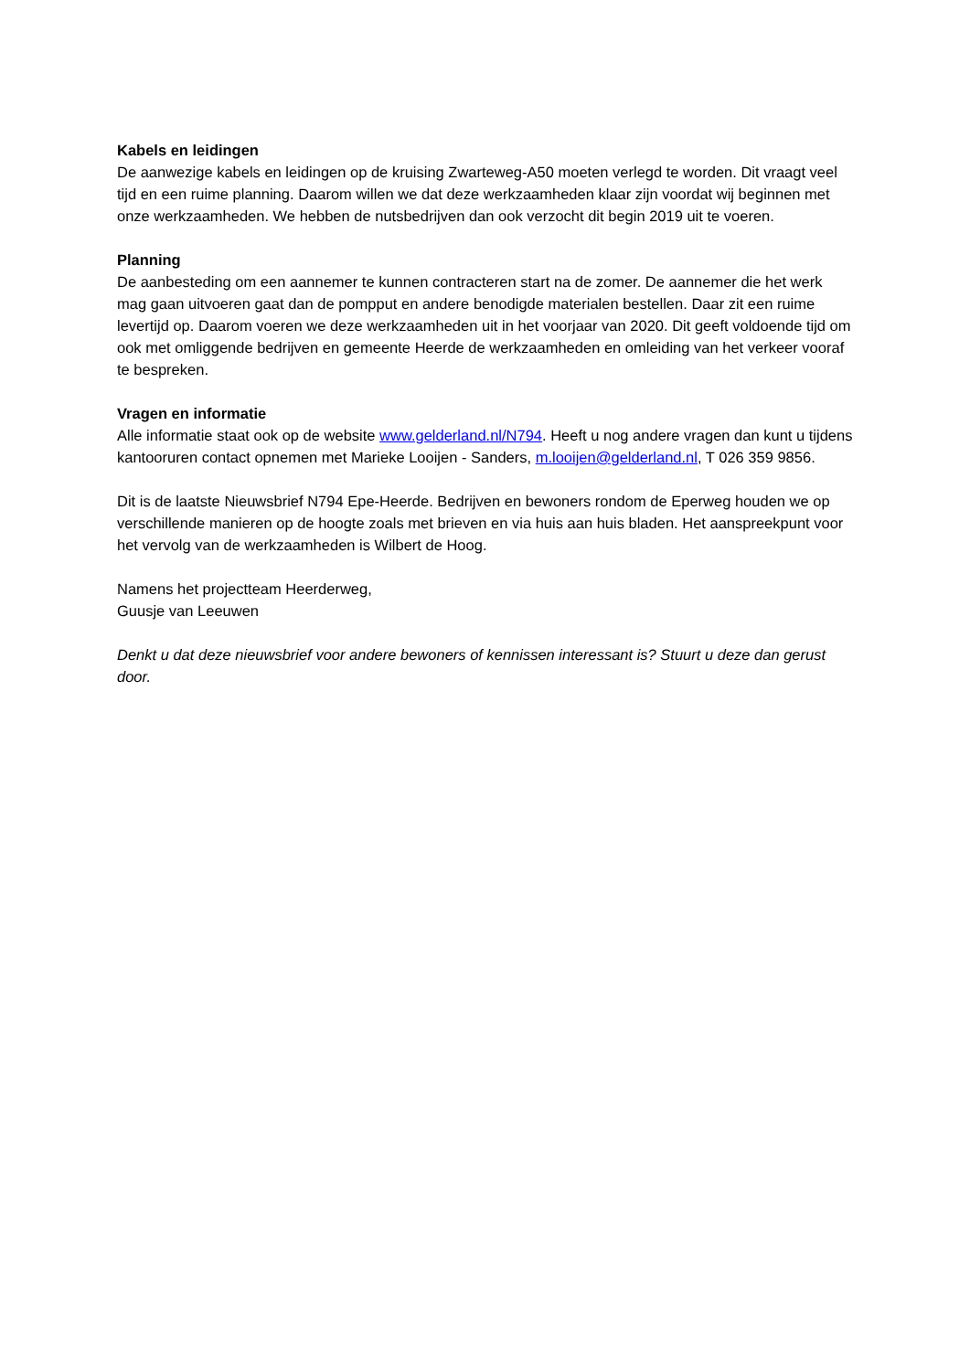Kabels en leidingen
De aanwezige kabels en leidingen op de kruising Zwarteweg-A50 moeten verlegd te worden. Dit vraagt veel tijd en een ruime planning. Daarom willen we dat deze werkzaamheden klaar zijn voordat wij beginnen met onze werkzaamheden. We hebben de nutsbedrijven dan ook verzocht dit begin 2019 uit te voeren.
Planning
De aanbesteding om een aannemer te kunnen contracteren start na de zomer. De aannemer die het werk mag gaan uitvoeren gaat dan de pompput en andere benodigde materialen bestellen. Daar zit een ruime levertijd op. Daarom voeren we deze werkzaamheden uit in het voorjaar van 2020. Dit geeft voldoende tijd om ook met omliggende bedrijven en gemeente Heerde de werkzaamheden en omleiding van het verkeer vooraf te bespreken.
Vragen en informatie
Alle informatie staat ook op de website www.gelderland.nl/N794. Heeft u nog andere vragen dan kunt u tijdens kantooruren contact opnemen met Marieke Looijen - Sanders, m.looijen@gelderland.nl, T 026 359 9856.
Dit is de laatste Nieuwsbrief N794 Epe-Heerde. Bedrijven en bewoners rondom de Eperweg houden we op verschillende manieren op de hoogte zoals met brieven en via huis aan huis bladen. Het aanspreekpunt voor het vervolg van de werkzaamheden is Wilbert de Hoog.
Namens het projectteam Heerderweg,
Guusje van Leeuwen
Denkt u dat deze nieuwsbrief voor andere bewoners of kennissen interessant is? Stuurt u deze dan gerust door.